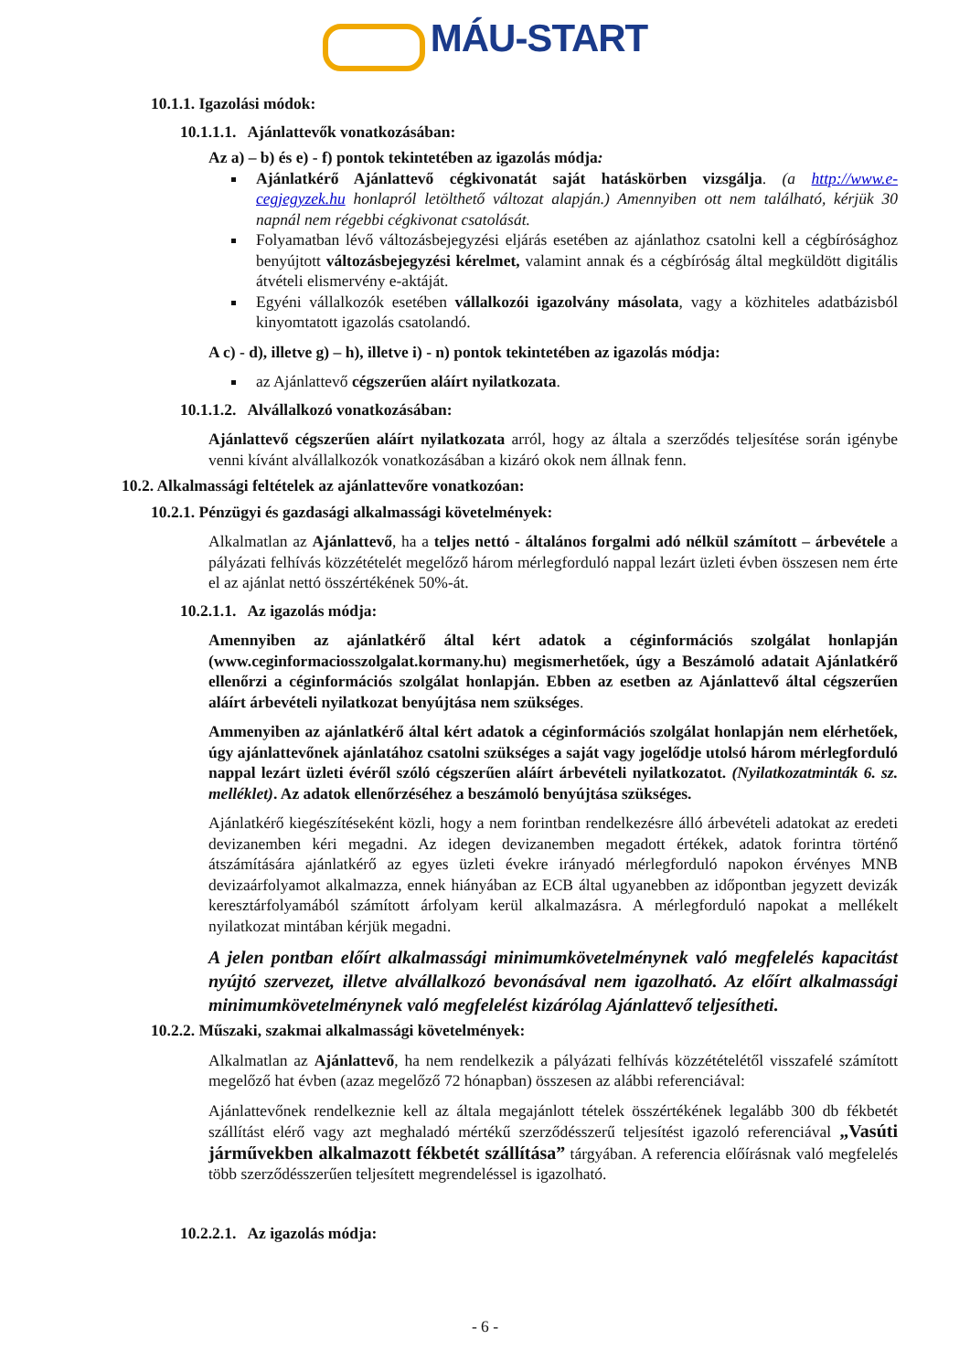MÁU-START
10.1.1. Igazolási módok:
10.1.1.1. Ajánlattevők vonatkozásában:
Az a) – b) és e) - f) pontok tekintetében az igazolás módja:
Ajánlatkérő Ajánlattevő cégkivonatát saját hatáskörben vizsgálja. (a http://www.e-cegjegyzek.hu honlapról letölthető változat alapján.) Amennyiben ott nem található, kérjük 30 napnál nem régebbi cégkivonat csatolását.
Folyamatban lévő változásbejegyzési eljárás esetében az ajánlathoz csatolni kell a cégbírósághoz benyújtott változásbejegyzési kérelmet, valamint annak és a cégbíróság által megküldött digitális átvételi elismervény e-aktáját.
Egyéni vállalkozók esetében vállalkozói igazolvány másolata, vagy a közhiteles adatbázisból kinyomtatott igazolás csatolandó.
A c) - d), illetve g) – h), illetve i) - n) pontok tekintetében az igazolás módja:
az Ajánlattevő cégszerűen aláírt nyilatkozata.
10.1.1.2. Alvállalkozó vonatkozásában:
Ajánlattevő cégszerűen aláírt nyilatkozata arról, hogy az általa a szerződés teljesítése során igénybe venni kívánt alvállalkozók vonatkozásában a kizáró okok nem állnak fenn.
10.2. Alkalmassági feltételek az ajánlattevőre vonatkozóan:
10.2.1. Pénzügyi és gazdasági alkalmassági követelmények:
Alkalmatlan az Ajánlattevő, ha a teljes nettó - általános forgalmi adó nélkül számított – árbevétele a pályázati felhívás közzétételét megelőző három mérlegforduló nappal lezárt üzleti évben összesen nem érte el az ajánlat nettó összértékének 50%-át.
10.2.1.1. Az igazolás módja:
Amennyiben az ajánlatkérő által kért adatok a céginformációs szolgálat honlapján (www.ceginformaciosszolgalat.kormany.hu) megismerhetőek, úgy a Beszámoló adatait Ajánlatkérő ellenőrzi a céginformációs szolgálat honlapján. Ebben az esetben az Ajánlattevő által cégszerűen aláírt árbevételi nyilatkozat benyújtása nem szükséges.
Ammenyiben az ajánlatkérő által kért adatok a céginformációs szolgálat honlapján nem elérhetőek, úgy ajánlattevőnek ajánlatához csatolni szükséges a saját vagy jogelődje utolsó három mérlegforduló nappal lezárt üzleti évéről szóló cégszerűen aláírt árbevételi nyilatkozatot. (Nyilatkozatminták 6. sz. melléklet). Az adatok ellenőrzéséhez a beszámoló benyújtása szükséges.
Ajánlatkérő kiegészítéseként közli, hogy a nem forintban rendelkezésre álló árbevételi adatokat az eredeti devizanemben kéri megadni. Az idegen devizanemben megadott értékek, adatok forintra történő átszámítására ajánlatkérő az egyes üzleti évekre irányadó mérlegforduló napokon érvényes MNB devizaárfolyamot alkalmazza, ennek hiányában az ECB által ugyanebben az időpontban jegyzett devizák keresztárfolyamából számított árfolyam kerül alkalmazásra. A mérlegforduló napokat a mellékelt nyilatkozat mintában kérjük megadni.
A jelen pontban előírt alkalmassági minimumkövetelménynek való megfelelés kapacitást nyújtó szervezet, illetve alvállalkozó bevonásával nem igazolható. Az előírt alkalmassági minimumkövetelménynek való megfelelést kizárólag Ajánlattevő teljesítheti.
10.2.2. Műszaki, szakmai alkalmassági követelmények:
Alkalmatlan az Ajánlattevő, ha nem rendelkezik a pályázati felhívás közzétételétől visszafelé számított megelőző hat évben (azaz megelőző 72 hónapban) összesen az alábbi referenciával:
Ajánlattevőnek rendelkeznie kell az általa megajánlott tételek összértékének legalább 300 db fékbetét szállítást elérő vagy azt meghaladó mértékű szerződésszerű teljesítést igazoló referenciával „Vasúti járművekben alkalmazott fékbetét szállítása” tárgyában. A referencia előírásnak való megfelelés több szerződésszerűen teljesített megrendeléssel is igazolható.
10.2.2.1. Az igazolás módja:
- 6 -